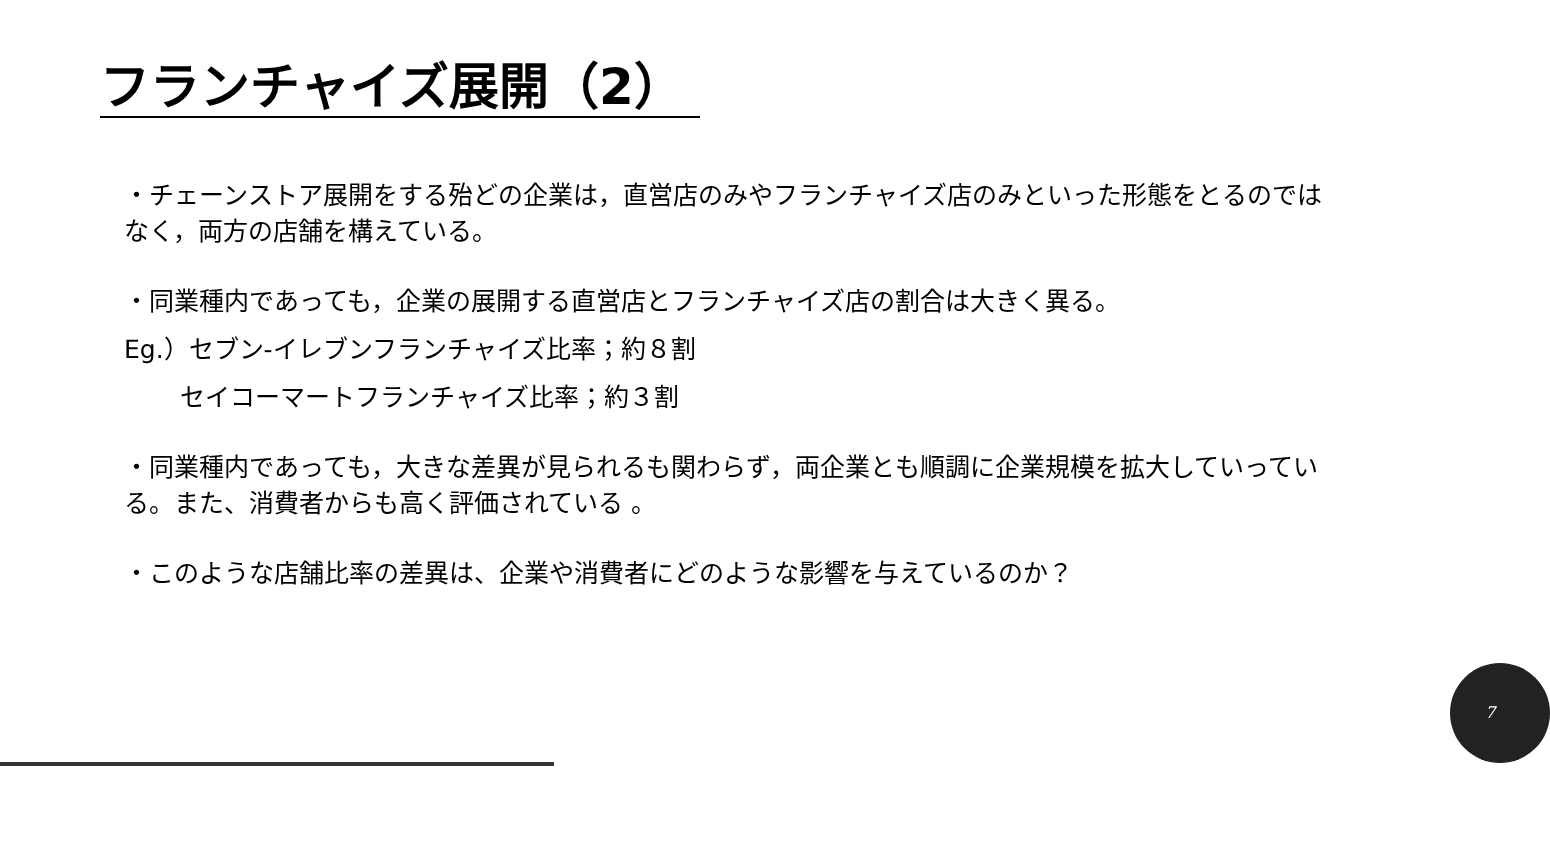フランチャイズ展開（2）
・チェーンストア展開をする殆どの企業は，直営店のみやフランチャイズ店のみといった形態をとるのではなく，両方の店舗を構えている。
・同業種内であっても，企業の展開する直営店とフランチャイズ店の割合は大きく異る。
Eg.）セブン-イレブンフランチャイズ比率；約８割
セイコーマートフランチャイズ比率；約３割
・同業種内であっても，大きな差異が見られるも関わらず，両企業とも順調に企業規模を拡大していっている。また、消費者からも高く評価されている 。
・このような店舗比率の差異は、企業や消費者にどのような影響を与えているのか？
7